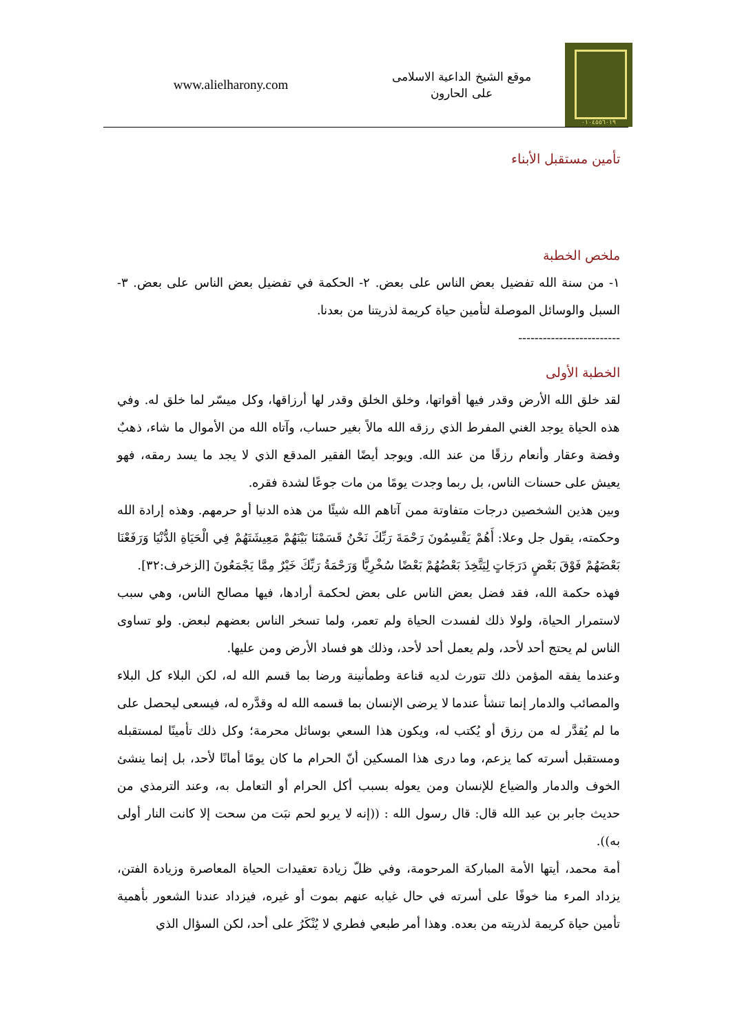٠١٠٤٥٥٦٠١٩
موقع الشيخ الداعية الاسلامى
على الحارون
www.alielharony.com
تأمين مستقبل الأبناء
ملخص الخطبة
١- من سنة الله تفضيل بعض الناس على بعض. ٢- الحكمة في تفضيل بعض الناس على بعض. ٣- السبل والوسائل الموصلة لتأمين حياة كريمة لذريتنا من بعدنا.
-------------------------
الخطبة الأولى
لقد خلق الله الأرض وقدر فيها أقواتها، وخلق الخلق وقدر لها أرزاقها، وكل ميسّر لما خلق له. وفي هذه الحياة يوجد الغني المفرط الذي رزقه الله مالاً بغير حساب، وآتاه الله من الأموال ما شاء، ذهبٌ وفضة وعقار وأنعام رزقًا من عند الله. ويوجد أيضًا الفقير المدقع الذي لا يجد ما يسد رمقه، فهو يعيش على حسنات الناس، بل ربما وجدت يومًا من مات جوعًا لشدة فقره.
وبين هذين الشخصين درجات متفاوتة ممن آتاهم الله شيئًا من هذه الدنيا أو حرمهم. وهذه إرادة الله وحكمته، يقول جل وعلا: أَهُمْ يَقْسِمُونَ رَحْمَةَ رَبِّكَ نَحْنُ قَسَمْنَا بَيْنَهُمْ مَعِيشَتَهُمْ فِي الْحَيَاةِ الدُّنْيَا وَرَفَعْنَا بَعْضَهُمْ فَوْقَ بَعْضٍ دَرَجَاتٍ لِيَتَّخِذَ بَعْضُهُمْ بَعْضًا سُخْرِيًّا وَرَحْمَةُ رَبِّكَ خَيْرٌ مِمَّا يَجْمَعُونَ [الزخرف:٣٢].
فهذه حكمة الله، فقد فضل بعض الناس على بعض لحكمة أرادها، فيها مصالح الناس، وهي سبب لاستمرار الحياة، ولولا ذلك لفسدت الحياة ولم تعمر، ولما تسخر الناس بعضهم لبعض. ولو تساوى الناس لم يحتج أحد لأحد، ولم يعمل أحد لأحد، وذلك هو فساد الأرض ومن عليها.
وعندما يفقه المؤمن ذلك تتورث لديه قناعة وطمأنينة ورضا بما قسم الله له، لكن البلاء كل البلاء والمصائب والدمار إنما تنشأ عندما لا يرضى الإنسان بما قسمه الله له وقدَّره له، فيسعى ليحصل على ما لم يُقدَّر له من رزق أو يُكتب له، ويكون هذا السعي بوسائل محرمة؛ وكل ذلك تأمينًا لمستقبله ومستقبل أسرته كما يزعم، وما درى هذا المسكين أنّ الحرام ما كان يومًا أمانًا لأحد، بل إنما ينشئ الخوف والدمار والضياع للإنسان ومن يعوله بسبب أكل الحرام أو التعامل به، وعند الترمذي من حديث جابر بن عبد الله قال: قال رسول الله : ((إنه لا يربو لحم نبَت من سحت إلا كانت النار أولى به)).
أمة محمد، أيتها الأمة المباركة المرحومة، وفي ظلّ زيادة تعقيدات الحياة المعاصرة وزيادة الفتن، يزداد المرء منا خوفًا على أسرته في حال غيابه عنهم بموت أو غيره، فيزداد عندنا الشعور بأهمية تأمين حياة كريمة لذريته من بعده. وهذا أمر طبعي فطري لا يُنْكَرُ على أحد، لكن السؤال الذي